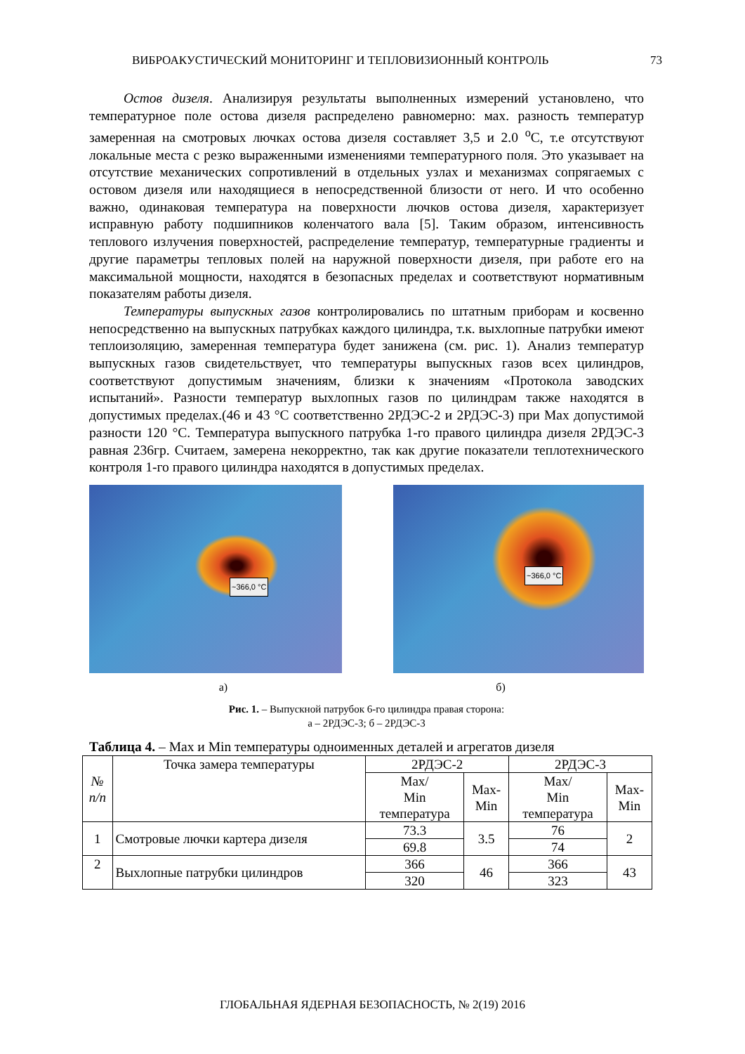ВИБРОАКУСТИЧЕСКИЙ МОНИТОРИНГ И ТЕПЛОВИЗИОННЫЙ КОНТРОЛЬ 73
Остов дизеля. Анализируя результаты выполненных измерений установлено, что температурное поле остова дизеля распределено равномерно: мах. разность температур замеренная на смотровых лючках остова дизеля составляет 3,5 и 2.0 <sup>о</sup>С, т.е отсутствуют локальные места с резко выраженными изменениями температурного поля. Это указывает на отсутствие механических сопротивлений в отдельных узлах и механизмах сопрягаемых с остовом дизеля или находящиеся в непосредственной близости от него. И что особенно важно, одинаковая температура на поверхности лючков остова дизеля, характеризует исправную работу подшипников коленчатого вала [5]. Таким образом, интенсивность теплового излучения поверхностей, распределение температур, температурные градиенты и другие параметры тепловых полей на наружной поверхности дизеля, при работе его на максимальной мощности, находятся в безопасных пределах и соответствуют нормативным показателям работы дизеля.
Температуры выпускных газов контролировались по штатным приборам и косвенно непосредственно на выпускных патрубках каждого цилиндра, т.к. выхлопные патрубки имеют теплоизоляцию, замеренная температура будет занижена (см. рис. 1). Анализ температур выпускных газов свидетельствует, что температуры выпускных газов всех цилиндров, соответствуют допустимым значениям, близки к значениям «Протокола заводских испытаний». Разности температур выхлопных газов по цилиндрам также находятся в допустимых пределах.(46 и 43 °С соответственно 2РДЭС-2 и 2РДЭС-3) при Max допустимой разности 120 °С. Температура выпускного патрубка 1-го правого цилиндра дизеля 2РДЭС-3 равная 236гр. Считаем, замерена некорректно, так как другие показатели теплотехнического контроля 1-го правого цилиндра находятся в допустимых пределах.
~366,0 °C
~366,0 °C
а) б)
Рис. 1. – Выпускной патрубок 6-го цилиндра правая сторона:
а – 2РДЭС-3; б – 2РДЭС-3
Таблица 4. – Max и Min температуры одноименных деталей и агрегатов дизеля
| № п/п | Точка замера температуры | 2РДЭС-2 | | 2РДЭС-3 | |
| --- | --- | --- | --- | --- | --- |
| | | Max/ Min температура | Max- Min | Max/ Min температура | Max- Min |
| 1 | Смотровые лючки картера дизеля | 73.3 | 3.5 | 76 | 2 |
| | | 69.8 | | 74 | |
| 2 | Выхлопные патрубки цилиндров | 366 | 46 | 366 | 43 |
| | | 320 | | 323 | |
ГЛОБАЛЬНАЯ ЯДЕРНАЯ БЕЗОПАСНОСТЬ, № 2(19) 2016